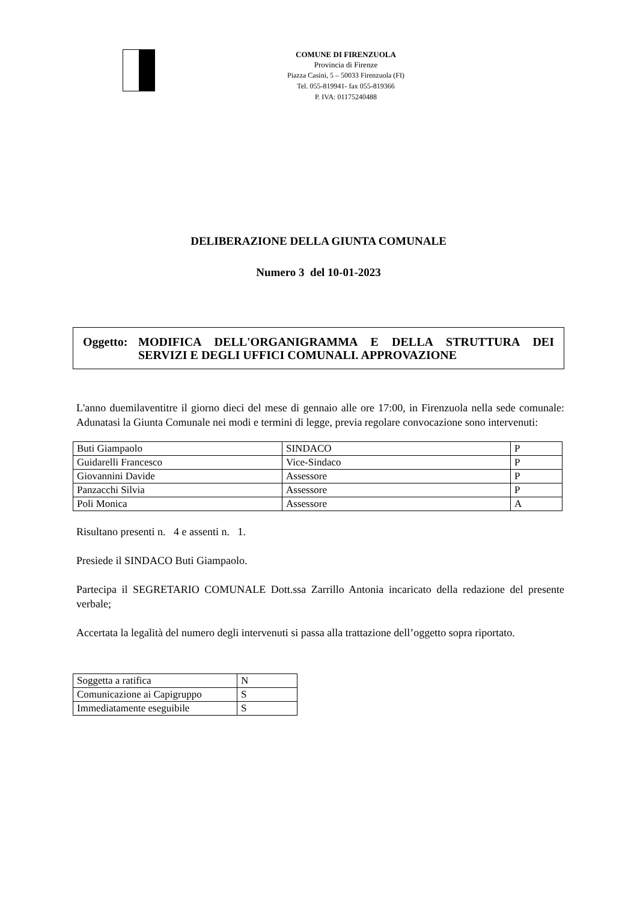COMUNE DI FIRENZUOLA
Provincia di Firenze
Piazza Casini, 5 – 50033 Firenzuola (FI)
Tel. 055-819941- fax 055-819366
P. IVA: 01175240488
DELIBERAZIONE DELLA GIUNTA COMUNALE
Numero 3 del 10-01-2023
Oggetto: MODIFICA DELL'ORGANIGRAMMA E DELLA STRUTTURA DEI SERVIZI E DEGLI UFFICI COMUNALI. APPROVAZIONE
L'anno duemilaventitre il giorno dieci del mese di gennaio alle ore 17:00, in Firenzuola nella sede comunale: Adunatasi la Giunta Comunale nei modi e termini di legge, previa regolare convocazione sono intervenuti:
| Buti Giampaolo | SINDACO | P |
| Guidarelli Francesco | Vice-Sindaco | P |
| Giovannini Davide | Assessore | P |
| Panzacchi Silvia | Assessore | P |
| Poli Monica | Assessore | A |
Risultano presenti n. 4 e assenti n. 1.
Presiede il SINDACO Buti Giampaolo.
Partecipa il SEGRETARIO COMUNALE Dott.ssa Zarrillo Antonia incaricato della redazione del presente verbale;
Accertata la legalità del numero degli intervenuti si passa alla trattazione dell’oggetto sopra riportato.
| Soggetta a ratifica | N |
| Comunicazione ai Capigruppo | S |
| Immediatamente eseguibile | S |